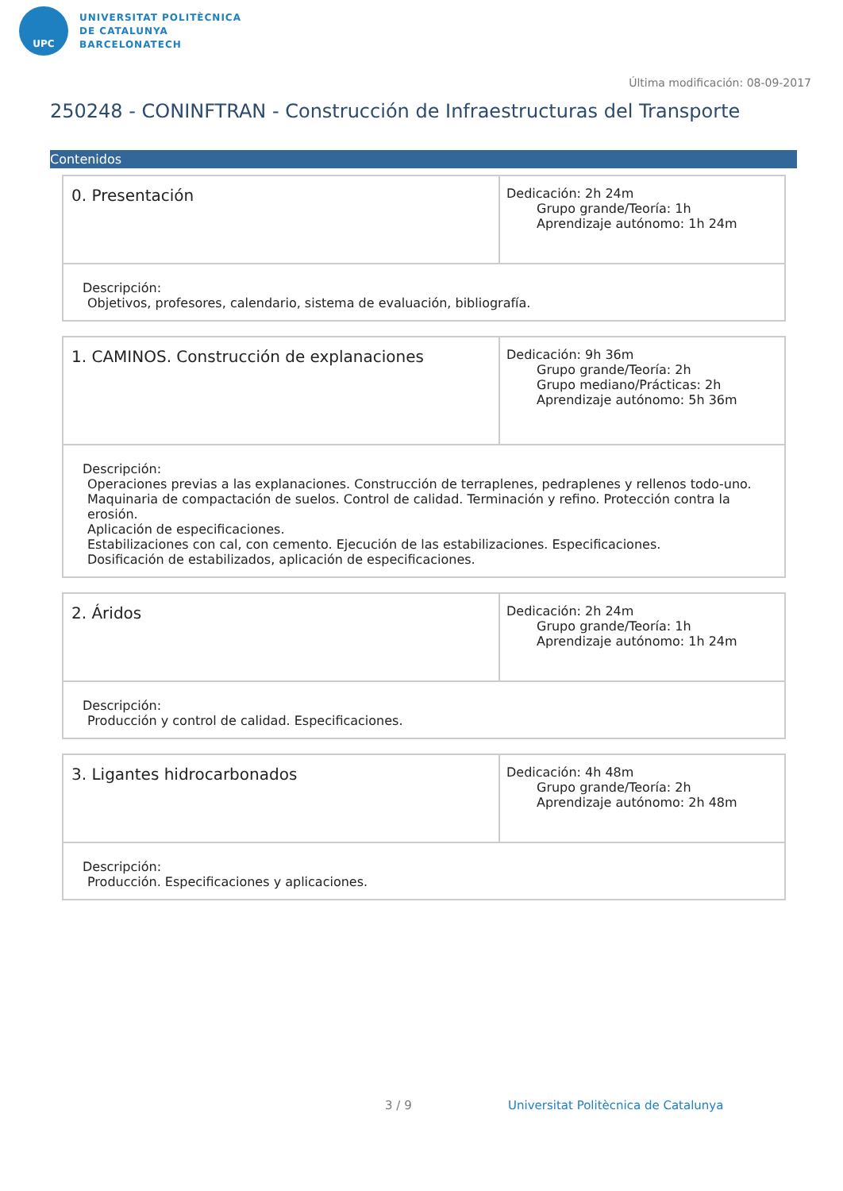UPC
UNIVERSITAT POLITÈCNICA
DE CATALUNYA
BARCELONATECH
Última modificación: 08-09-2017
250248 - CONINFTRAN - Construcción de Infraestructuras del Transporte
Contenidos
| 0. Presentación | Dedicación: 2h 24m Grupo grande/Teoría: 1h Aprendizaje autónomo: 1h 24m |
| Descripción: Objetivos, profesores, calendario, sistema de evaluación, bibliografía. | |
| 1. CAMINOS. Construcción de explanaciones | Dedicación: 9h 36m Grupo grande/Teoría: 2h Grupo mediano/Prácticas: 2h Aprendizaje autónomo: 5h 36m |
| Descripción: Operaciones previas a las explanaciones. Construcción de terraplenes, pedraplenes y rellenos todo-uno. Maquinaria de compactación de suelos. Control de calidad. Terminación y refino. Protección contra la erosión. Aplicación de especificaciones. Estabilizaciones con cal, con cemento. Ejecución de las estabilizaciones. Especificaciones. Dosificación de estabilizados, aplicación de especificaciones. | |
| 2. Áridos | Dedicación: 2h 24m Grupo grande/Teoría: 1h Aprendizaje autónomo: 1h 24m |
| Descripción: Producción y control de calidad. Especificaciones. | |
| 3. Ligantes hidrocarbonados | Dedicación: 4h 48m Grupo grande/Teoría: 2h Aprendizaje autónomo: 2h 48m |
| Descripción: Producción. Especificaciones y aplicaciones. | |
3 / 9
Universitat Politècnica de Catalunya